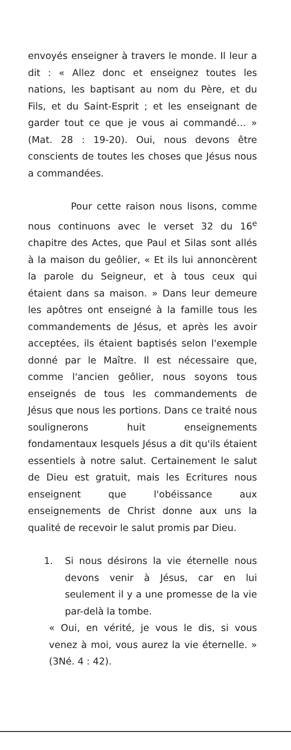envoyés enseigner à travers le monde. Il leur a dit : « Allez donc et enseignez toutes les nations, les baptisant au nom du Père, et du Fils, et du Saint-Esprit ; et les enseignant de garder tout ce que je vous ai commandé… » (Mat. 28 : 19-20). Oui, nous devons être conscients de toutes les choses que Jésus nous a commandées.
Pour cette raison nous lisons, comme nous continuons avec le verset 32 du 16<sup>e</sup> chapitre des Actes, que Paul et Silas sont allés à la maison du geôlier, « Et ils lui annoncèrent la parole du Seigneur, et à tous ceux qui étaient dans sa maison. » Dans leur demeure les apôtres ont enseigné à la famille tous les commandements de Jésus, et après les avoir acceptées, ils étaient baptisés selon l'exemple donné par le Maître. Il est nécessaire que, comme l'ancien geôlier, nous soyons tous enseignés de tous les commandements de Jésus que nous les portions. Dans ce traité nous soulignerons huit enseignements fondamentaux lesquels Jésus a dit qu'ils étaient essentiels à notre salut. Certainement le salut de Dieu est gratuit, mais les Ecritures nous enseignent que l'obéissance aux enseignements de Christ donne aux uns la qualité de recevoir le salut promis par Dieu.
1. Si nous désirons la vie éternelle nous devons venir à Jésus, car en lui seulement il y a une promesse de la vie par-delà la tombe.
« Oui, en vérité, je vous le dis, si vous venez à moi, vous aurez la vie éternelle. » (3Né. 4 : 42).